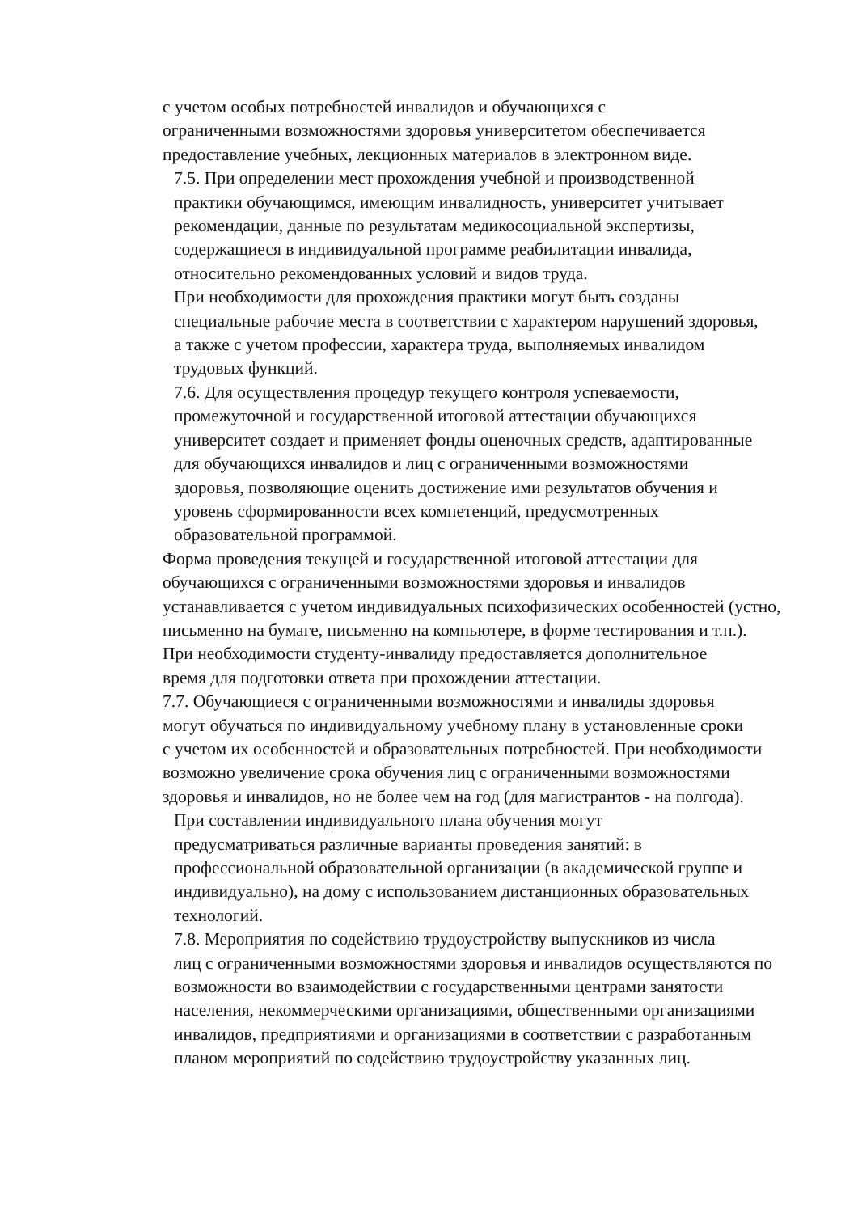с учетом особых потребностей инвалидов и обучающихся с
ограниченными возможностями здоровья университетом обеспечивается
предоставление учебных, лекционных материалов в электронном виде.
7.5. При определении мест прохождения учебной и производственной
практики обучающимся, имеющим инвалидность, университет учитывает
рекомендации, данные по результатам медикосоциальной экспертизы,
содержащиеся в индивидуальной программе реабилитации инвалида,
относительно рекомендованных условий и видов труда.
При необходимости для прохождения практики могут быть созданы
специальные рабочие места в соответствии с характером нарушений здоровья,
а также с учетом профессии, характера труда, выполняемых инвалидом
трудовых функций.
7.6. Для осуществления процедур текущего контроля успеваемости,
промежуточной и государственной итоговой аттестации обучающихся
университет создает и применяет фонды оценочных средств, адаптированные
для обучающихся инвалидов и лиц с ограниченными возможностями
здоровья, позволяющие оценить достижение ими результатов обучения и
уровень сформированности всех компетенций, предусмотренных
образовательной программой.
Форма проведения текущей и государственной итоговой аттестации для
обучающихся с ограниченными возможностями здоровья и инвалидов
устанавливается с учетом индивидуальных психофизических особенностей (устно,
письменно на бумаге, письменно на компьютере, в форме тестирования и т.п.).
При необходимости студенту-инвалиду предоставляется дополнительное
время для подготовки ответа при прохождении аттестации.
7.7. Обучающиеся с ограниченными возможностями и инвалиды здоровья
могут обучаться по индивидуальному учебному плану в установленные сроки
с учетом их особенностей и образовательных потребностей. При необходимости
возможно увеличение срока обучения лиц с ограниченными возможностями
здоровья и инвалидов, но не более чем на год (для магистрантов - на полгода).
При составлении индивидуального плана обучения могут
предусматриваться различные варианты проведения занятий: в
профессиональной образовательной организации (в академической группе и
индивидуально), на дому с использованием дистанционных образовательных
технологий.
7.8. Мероприятия по содействию трудоустройству выпускников из числа
лиц с ограниченными возможностями здоровья и инвалидов осуществляются по
возможности во взаимодействии с государственными центрами занятости
населения, некоммерческими организациями, общественными организациями
инвалидов, предприятиями и организациями в соответствии с разработанным
планом мероприятий по содействию трудоустройству указанных лиц.